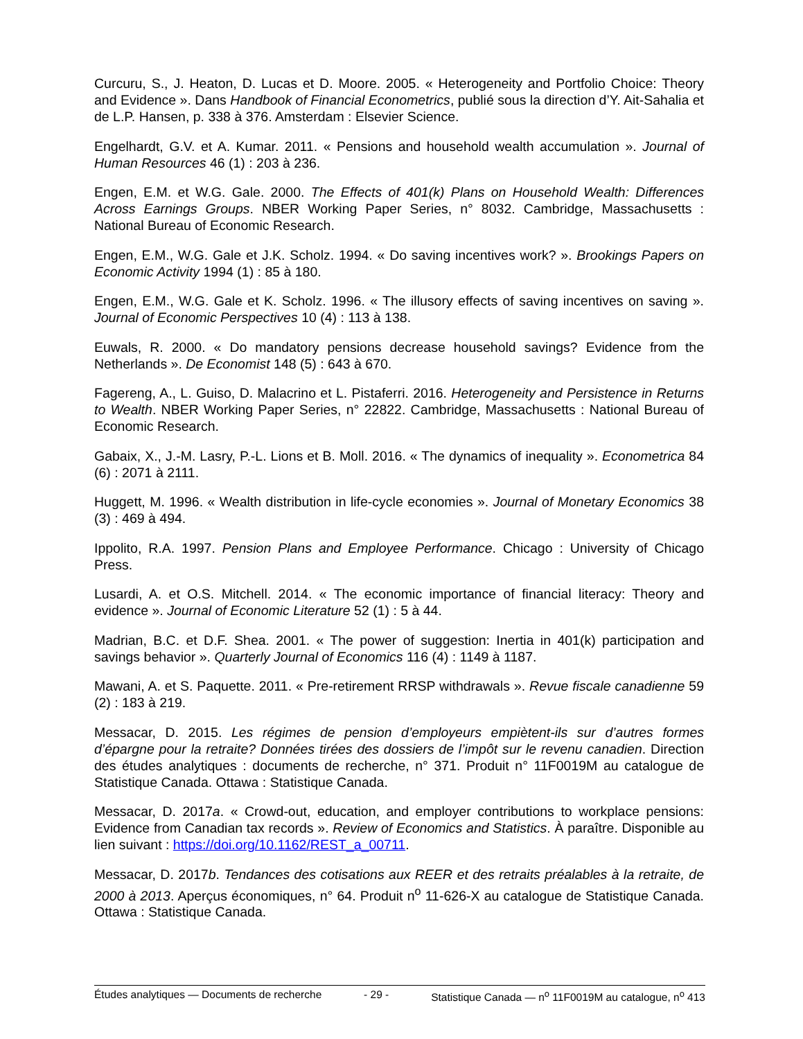Curcuru, S., J. Heaton, D. Lucas et D. Moore. 2005. « Heterogeneity and Portfolio Choice: Theory and Evidence ». Dans Handbook of Financial Econometrics, publié sous la direction d’Y. Ait-Sahalia et de L.P. Hansen, p. 338 à 376. Amsterdam : Elsevier Science.
Engelhardt, G.V. et A. Kumar. 2011. « Pensions and household wealth accumulation ». Journal of Human Resources 46 (1) : 203 à 236.
Engen, E.M. et W.G. Gale. 2000. The Effects of 401(k) Plans on Household Wealth: Differences Across Earnings Groups. NBER Working Paper Series, n° 8032. Cambridge, Massachusetts : National Bureau of Economic Research.
Engen, E.M., W.G. Gale et J.K. Scholz. 1994. « Do saving incentives work? ». Brookings Papers on Economic Activity 1994 (1) : 85 à 180.
Engen, E.M., W.G. Gale et K. Scholz. 1996. « The illusory effects of saving incentives on saving ». Journal of Economic Perspectives 10 (4) : 113 à 138.
Euwals, R. 2000. « Do mandatory pensions decrease household savings? Evidence from the Netherlands ». De Economist 148 (5) : 643 à 670.
Fagereng, A., L. Guiso, D. Malacrino et L. Pistaferri. 2016. Heterogeneity and Persistence in Returns to Wealth. NBER Working Paper Series, n° 22822. Cambridge, Massachusetts : National Bureau of Economic Research.
Gabaix, X., J.-M. Lasry, P.-L. Lions et B. Moll. 2016. « The dynamics of inequality ». Econometrica 84 (6) : 2071 à 2111.
Huggett, M. 1996. « Wealth distribution in life-cycle economies ». Journal of Monetary Economics 38 (3) : 469 à 494.
Ippolito, R.A. 1997. Pension Plans and Employee Performance. Chicago : University of Chicago Press.
Lusardi, A. et O.S. Mitchell. 2014. « The economic importance of financial literacy: Theory and evidence ». Journal of Economic Literature 52 (1) : 5 à 44.
Madrian, B.C. et D.F. Shea. 2001. « The power of suggestion: Inertia in 401(k) participation and savings behavior ». Quarterly Journal of Economics 116 (4) : 1149 à 1187.
Mawani, A. et S. Paquette. 2011. « Pre-retirement RRSP withdrawals ». Revue fiscale canadienne 59 (2) : 183 à 219.
Messacar, D. 2015. Les régimes de pension d’employeurs empiètent-ils sur d’autres formes d’épargne pour la retraite? Données tirées des dossiers de l’impôt sur le revenu canadien. Direction des études analytiques : documents de recherche, n° 371. Produit n° 11F0019M au catalogue de Statistique Canada. Ottawa : Statistique Canada.
Messacar, D. 2017a. « Crowd-out, education, and employer contributions to workplace pensions: Evidence from Canadian tax records ». Review of Economics and Statistics. À paraître. Disponible au lien suivant : https://doi.org/10.1162/REST_a_00711.
Messacar, D. 2017b. Tendances des cotisations aux REER et des retraits préalables à la retraite, de 2000 à 2013. Aperçus économiques, n° 64. Produit n<sup>o</sup> 11-626-X au catalogue de Statistique Canada. Ottawa : Statistique Canada.
Études analytiques — Documents de recherche - 29 - Statistique Canada — n<sup>o</sup> 11F0019M au catalogue, n<sup>o</sup> 413